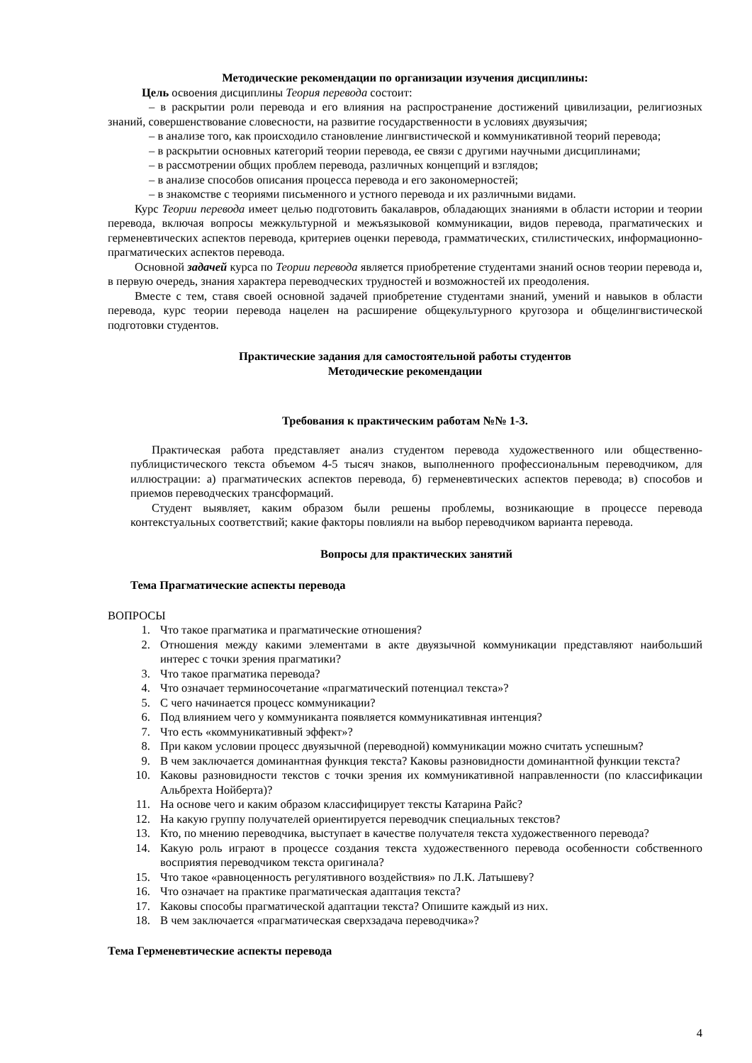Методические рекомендации по организации изучения дисциплины:
Цель освоения дисциплины Теория перевода состоит:
– в раскрытии роли перевода и его влияния на распространение достижений цивилизации, религиозных знаний, совершенствование словесности, на развитие государственности в условиях двуязычия;
– в анализе того, как происходило становление лингвистической и коммуникативной теорий перевода;
– в раскрытии основных категорий теории перевода, ее связи с другими научными дисциплинами;
– в рассмотрении общих проблем перевода, различных концепций и взглядов;
– в анализе способов описания процесса перевода и его закономерностей;
– в знакомстве с теориями письменного и устного перевода и их различными видами.
Курс Теории перевода имеет целью подготовить бакалавров, обладающих знаниями в области истории и теории перевода, включая вопросы межкультурной и межъязыковой коммуникации, видов перевода, прагматических и герменевтических аспектов перевода, критериев оценки перевода, грамматических, стилистических, информационно-прагматических аспектов перевода.
Основной задачей курса по Теории перевода является приобретение студентами знаний основ теории перевода и, в первую очередь, знания характера переводческих трудностей и возможностей их преодоления.
Вместе с тем, ставя своей основной задачей приобретение студентами знаний, умений и навыков в области перевода, курс теории перевода нацелен на расширение общекультурного кругозора и общелингвистической подготовки студентов.
Практические задания для самостоятельной работы студентов
Методические рекомендации
Требования к практическим работам №№ 1-3.
Практическая работа представляет анализ студентом перевода художественного или общественно-публицистического текста объемом 4-5 тысяч знаков, выполненного профессиональным переводчиком, для иллюстрации: а) прагматических аспектов перевода, б) герменевтических аспектов перевода; в) способов и приемов переводческих трансформаций.
Студент выявляет, каким образом были решены проблемы, возникающие в процессе перевода контекстуальных соответствий; какие факторы повлияли на выбор переводчиком варианта перевода.
Вопросы для практических занятий
Тема Прагматические аспекты перевода
ВОПРОСЫ
1. Что такое прагматика и прагматические отношения?
2. Отношения между какими элементами в акте двуязычной коммуникации представляют наибольший интерес с точки зрения прагматики?
3. Что такое прагматика перевода?
4. Что означает терминосочетание «прагматический потенциал текста»?
5. С чего начинается процесс коммуникации?
6. Под влиянием чего у коммуниканта появляется коммуникативная интенция?
7. Что есть «коммуникативный эффект»?
8. При каком условии процесс двуязычной (переводной) коммуникации можно считать успешным?
9. В чем заключается доминантная функция текста? Каковы разновидности доминантной функции текста?
10. Каковы разновидности текстов с точки зрения их коммуникативной направленности (по классификации Альбрехта Нойберта)?
11. На основе чего и каким образом классифицирует тексты Катарина Райс?
12. На какую группу получателей ориентируется переводчик специальных текстов?
13. Кто, по мнению переводчика, выступает в качестве получателя текста художественного перевода?
14. Какую роль играют в процессе создания текста художественного перевода особенности собственного восприятия переводчиком текста оригинала?
15. Что такое «равноценность регулятивного воздействия» по Л.К. Латышеву?
16. Что означает на практике прагматическая адаптация текста?
17. Каковы способы прагматической адаптации текста? Опишите каждый из них.
18. В чем заключается «прагматическая сверхзадача переводчика»?
Тема Герменевтические аспекты перевода
4